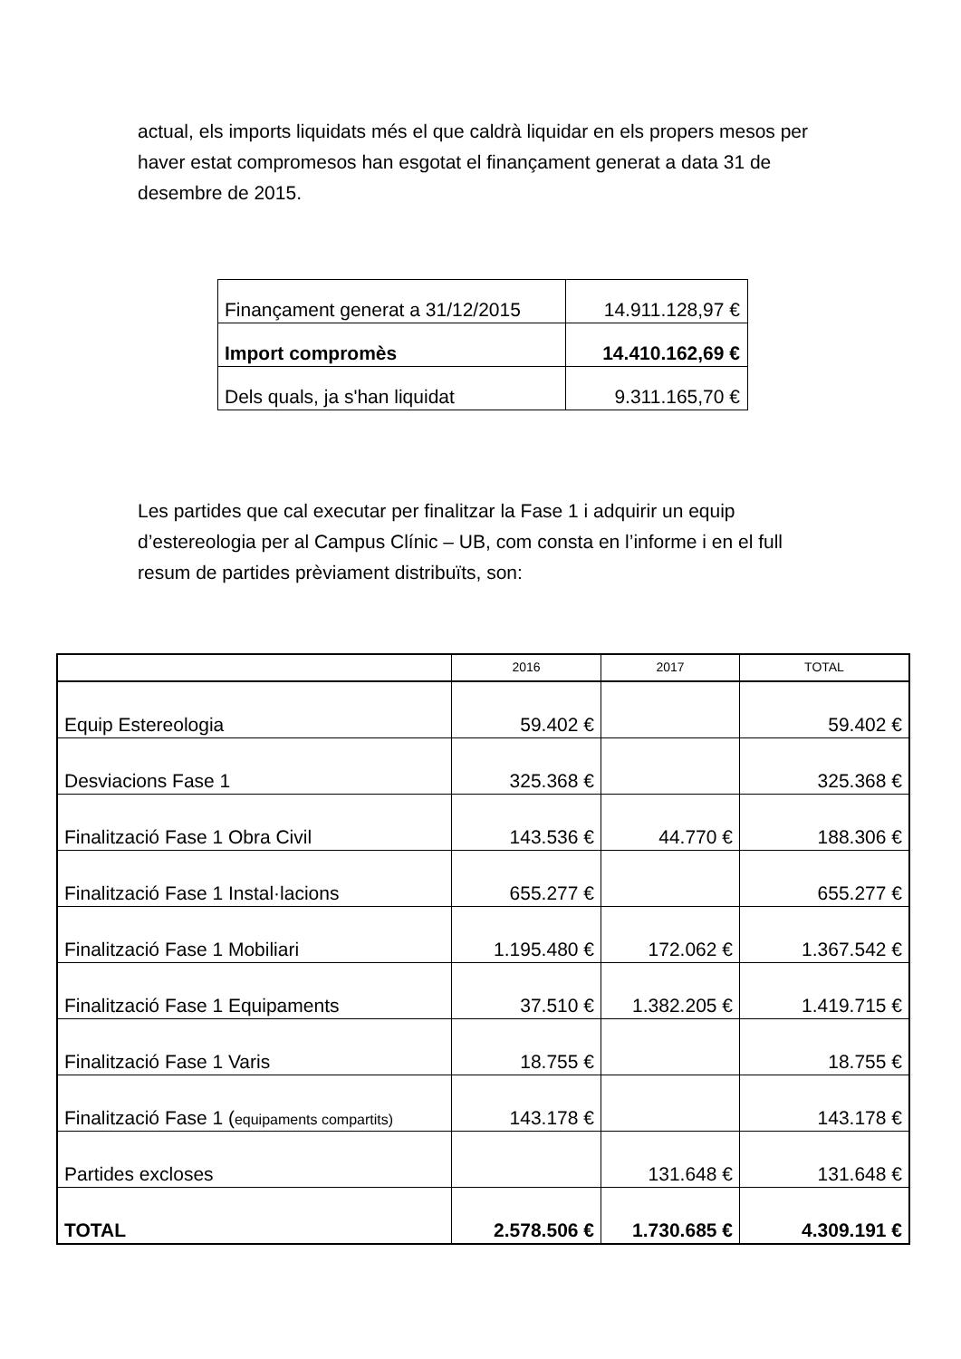actual, els imports liquidats més el que caldrà liquidar en els propers mesos per haver estat compromesos han esgotat el finançament generat a data 31 de desembre de 2015.
| Finançament generat a 31/12/2015 | 14.911.128,97 € |
| Import compromès | 14.410.162,69 € |
| Dels quals, ja s'han liquidat | 9.311.165,70 € |
Les partides que cal executar per finalitzar la Fase 1 i adquirir un equip d’estereologia per al Campus Clínic – UB, com consta en l’informe i en el full resum de partides prèviament distribuïts, son:
| | 2016 | 2017 | TOTAL |
| --- | --- | --- | --- |
| Equip Estereologia | 59.402 € | | 59.402 € |
| Desviacions Fase 1 | 325.368 € | | 325.368 € |
| Finalització Fase 1 Obra Civil | 143.536 € | 44.770 € | 188.306 € |
| Finalització Fase 1 Instal·lacions | 655.277 € | | 655.277 € |
| Finalització Fase 1 Mobiliari | 1.195.480 € | 172.062 € | 1.367.542 € |
| Finalització Fase 1 Equipaments | 37.510 € | 1.382.205 € | 1.419.715 € |
| Finalització Fase 1 Varis | 18.755 € | | 18.755 € |
| Finalització Fase 1 ( equipaments compartits) | 143.178 € | | 143.178 € |
| Partides excloses | | 131.648 € | 131.648 € |
| TOTAL | 2.578.506 € | 1.730.685 € | 4.309.191 € |